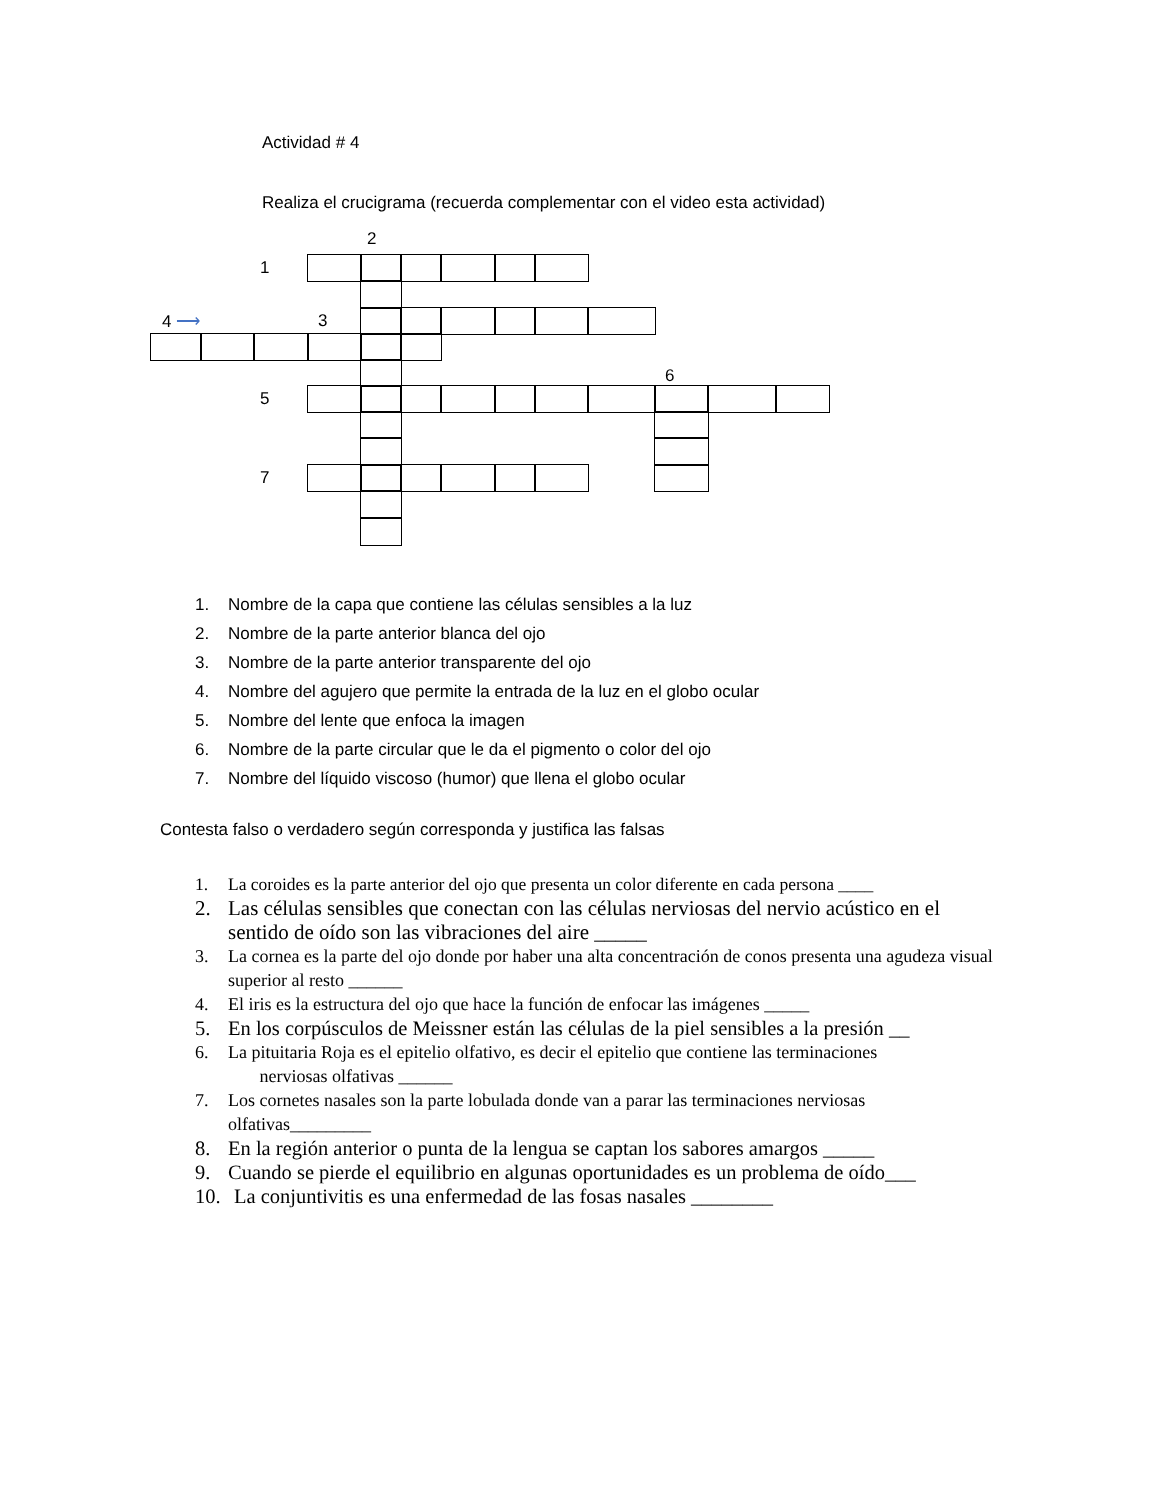Actividad # 4
Realiza el crucigrama (recuerda complementar con el video esta actividad)
2
1
4 ⟶
3
6
5
7
1. Nombre de la capa que contiene las células sensibles a la luz
2. Nombre de la parte anterior blanca del ojo
3. Nombre de la parte anterior transparente del ojo
4. Nombre del agujero que permite la entrada de la luz en el globo ocular
5. Nombre del lente que enfoca la imagen
6. Nombre de la parte circular que le da el pigmento o color del ojo
7. Nombre del líquido viscoso (humor) que llena el globo ocular
Contesta falso o verdadero según corresponda y justifica las falsas
1. La coroides es la parte anterior del ojo que presenta un color diferente en cada persona ____
2. Las células sensibles que conectan con las células nerviosas del nervio acústico en el sentido de oído son las vibraciones del aire _____
3. La cornea es la parte del ojo donde por haber una alta concentración de conos presenta una agudeza visual superior al resto ______
4. El iris es la estructura del ojo que hace la función de enfocar las imágenes _____
5. En los corpúsculos de Meissner están las células de la piel sensibles a la presión __
6. La pituitaria Roja es el epitelio olfativo, es decir el epitelio que contiene las terminaciones
nerviosas olfativas ______
7. Los cornetes nasales son la parte lobulada donde van a parar las terminaciones nerviosas olfativas_________
8. En la región anterior o punta de la lengua se captan los sabores amargos _____
9. Cuando se pierde el equilibrio en algunas oportunidades es un problema de oído___
10. La conjuntivitis es una enfermedad de las fosas nasales ________